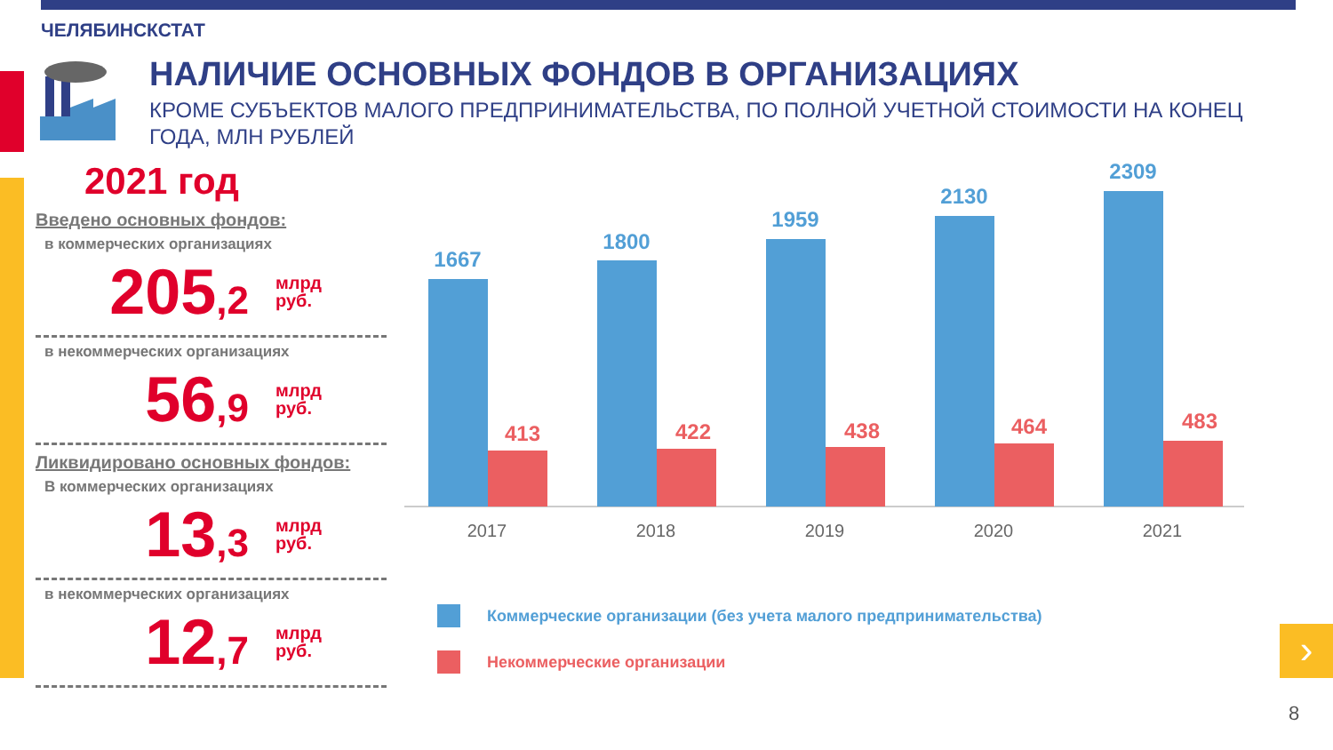ЧЕЛЯБИНСКСТАТ
НАЛИЧИЕ ОСНОВНЫХ ФОНДОВ В ОРГАНИЗАЦИЯХ
КРОМЕ СУБЪЕКТОВ МАЛОГО ПРЕДПРИНИМАТЕЛЬСТВА, ПО ПОЛНОЙ УЧЕТНОЙ СТОИМОСТИ НА КОНЕЦ ГОДА, МЛН РУБЛЕЙ
2021 год
Введено основных фондов:
в коммерческих организациях
205,2 млрд
руб.
в некоммерческих организациях
56,9 млрд
руб.
Ликвидировано основных фондов:
В коммерческих организациях
13,3 млрд
руб.
в некоммерческих организациях
12,7 млрд
руб.
1667
1800
1959
2130
2309
413
422
438
464
483
2017
2018
2019
2020
2021
Коммерческие организации (без учета малого предпринимательства)
Некоммерческие организации
›
8